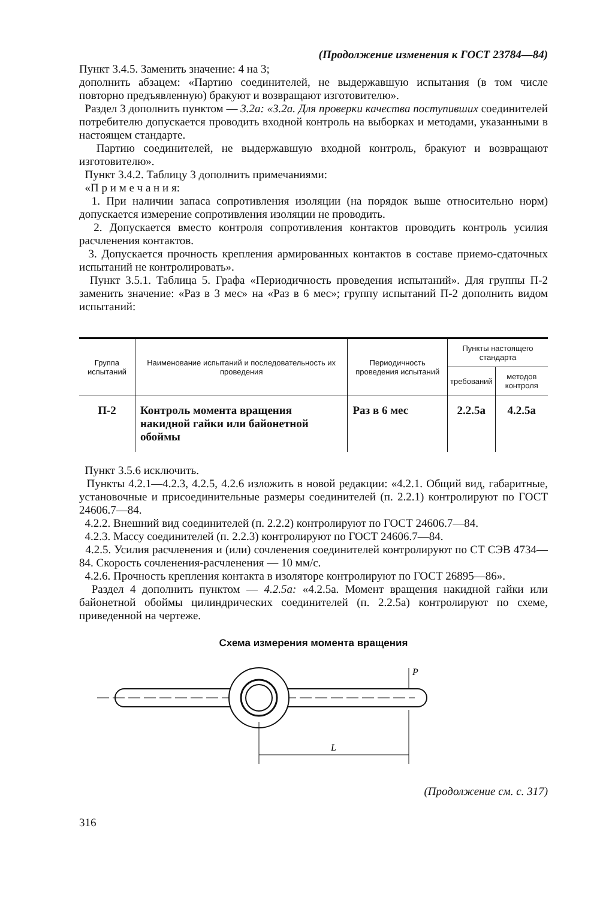(Продолжение изменения к ГОСТ 23784—84)
Пункт 3.4.5. Заменить значение: 4 на 3;
дополнить абзацем: «Партию соединителей, не выдержавшую испытания (в том числе повторно предъявленную) бракуют и возвращают изготовителю».
Раздел 3 дополнить пунктом — 3.2а: «3.2а. Для проверки качества поступивших соединителей потребителю допускается проводить входной контроль на выборках и методами, указанными в настоящем стандарте.
Партию соединителей, не выдержавшую входной контроль, бракуют и возвращают изготовителю».
Пункт 3.4.2. Таблицу 3 дополнить примечаниями:
«П р и м е ч а н и я:
1. При наличии запаса сопротивления изоляции (на порядок выше относительно норм) допускается измерение сопротивления изоляции не проводить.
2. Допускается вместо контроля сопротивления контактов проводить контроль усилия расчленения контактов.
3. Допускается прочность крепления армированных контактов в составе приемо-сдаточных испытаний не контролировать».
Пункт 3.5.1. Таблица 5. Графа «Периодичность проведения испытаний». Для группы П-2 заменить значение: «Раз в 3 мес» на «Раз в 6 мес»; группу испытаний П-2 дополнить видом испытаний:
| Группа испытаний | Наименование испытаний и последовательность их проведения | Периодичность проведения испытаний | Пункты настоящего стандарта | |
| --- | --- | --- | --- | --- |
| | | | требований | методов контроля |
| П-2 | Контроль момента вращения накидной гайки или байонетной обоймы | Раз в 6 мес | 2.2.5а | 4.2.5а |
Пункт 3.5.6 исключить.
Пункты 4.2.1—4.2.3, 4.2.5, 4.2.6 изложить в новой редакции: «4.2.1. Общий вид, габаритные, установочные и присоединительные размеры соединителей (п. 2.2.1) контролируют по ГОСТ 24606.7—84.
4.2.2. Внешний вид соединителей (п. 2.2.2) контролируют по ГОСТ 24606.7—84.
4.2.3. Массу соединителей (п. 2.2.3) контролируют по ГОСТ 24606.7—84.
4.2.5. Усилия расчленения и (или) сочленения соединителей контролируют по СТ СЭВ 4734—84. Скорость сочленения-расчленения — 10 мм/с.
4.2.6. Прочность крепления контакта в изоляторе контролируют по ГОСТ 26895—86».
Раздел 4 дополнить пунктом — 4.2.5а: «4.2.5а. Момент вращения накидной гайки или байонетной обоймы цилиндрических соединителей (п. 2.2.5а) контролируют по схеме, приведенной на чертеже.
Схема измерения момента вращения
P
L
(Продолжение см. с. 317)
316